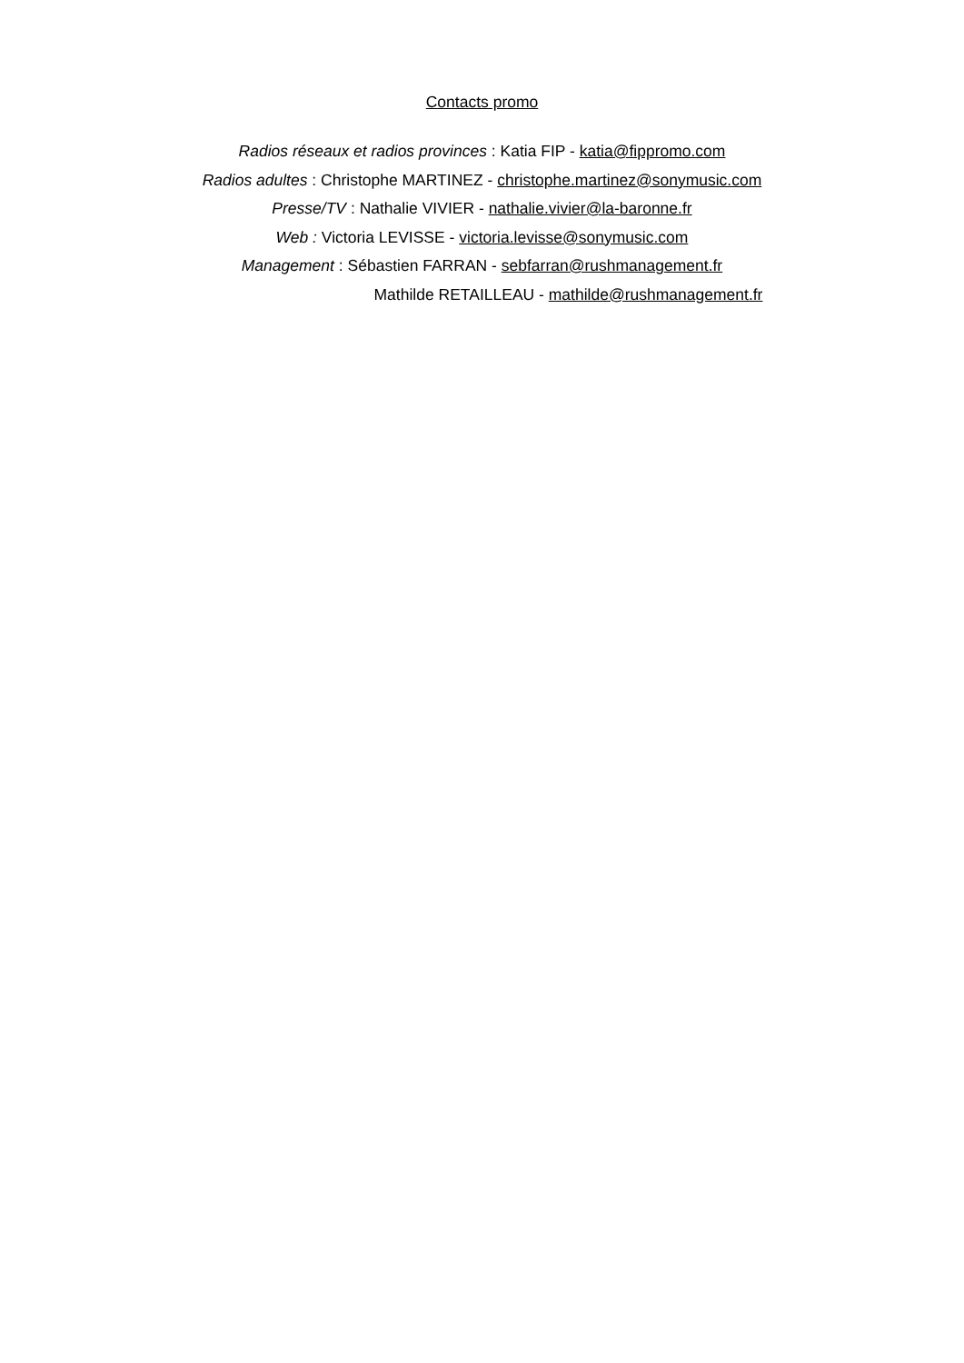Contacts promo
Radios réseaux et radios provinces : Katia FIP - katia@fippromo.com
Radios adultes : Christophe MARTINEZ - christophe.martinez@sonymusic.com
Presse/TV : Nathalie VIVIER - nathalie.vivier@la-baronne.fr
Web : Victoria LEVISSE - victoria.levisse@sonymusic.com
Management : Sébastien FARRAN - sebfarran@rushmanagement.fr
Mathilde RETAILLEAU - mathilde@rushmanagement.fr